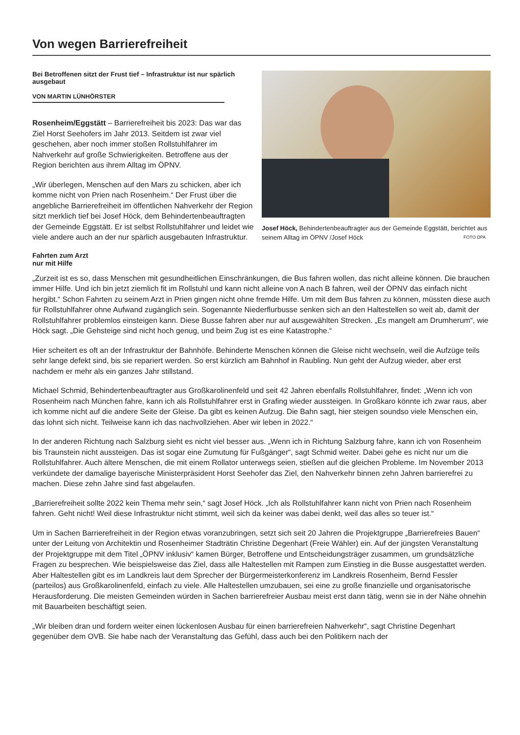Von wegen Barrierefreiheit
Bei Betroffenen sitzt der Frust tief – Infrastruktur ist nur spärlich ausgebaut
VON MARTIN LÜNHÖRSTER
Rosenheim/Eggstätt – Barrierefreiheit bis 2023: Das war das Ziel Horst Seehofers im Jahr 2013. Seitdem ist zwar viel geschehen, aber noch immer stoßen Rollstuhlfahrer im Nahverkehr auf große Schwierigkeiten. Betroffene aus der Region berichten aus ihrem Alltag im ÖPNV.
„Wir überlegen, Menschen auf den Mars zu schicken, aber ich komme nicht von Prien nach Rosenheim.“ Der Frust über die angebliche Barrierefreiheit im öffentlichen Nahverkehr der Region sitzt merklich tief bei Josef Höck, dem Behindertenbeauftragten der Gemeinde Eggstätt. Er ist selbst Rollstuhlfahrer und leidet wie viele andere auch an der nur spärlich ausgebauten Infrastruktur.
Fahrten zum Arzt
nur mit Hilfe
Josef Höck, Behindertenbeauftragter aus der Gemeinde Eggstätt, berichtet aus seinem Alltag im ÖPNV /Josef Höck FOTO DPA
„Zurzeit ist es so, dass Menschen mit gesundheitlichen Einschränkungen, die Bus fahren wollen, das nicht alleine können. Die brauchen immer Hilfe. Und ich bin jetzt ziemlich fit im Rollstuhl und kann nicht alleine von A nach B fahren, weil der ÖPNV das einfach nicht hergibt.“ Schon Fahrten zu seinem Arzt in Prien gingen nicht ohne fremde Hilfe. Um mit dem Bus fahren zu können, müssten diese auch für Rollstuhlfahrer ohne Aufwand zugänglich sein. Sogenannte Niederflurbusse senken sich an den Haltestellen so weit ab, damit der Rollstuhlfahrer problemlos einsteigen kann. Diese Busse fahren aber nur auf ausgewählten Strecken. „Es mangelt am Drumherum“, wie Höck sagt. „Die Gehsteige sind nicht hoch genug, und beim Zug ist es eine Katastrophe.“
Hier scheitert es oft an der Infrastruktur der Bahnhöfe. Behinderte Menschen können die Gleise nicht wechseln, weil die Aufzüge teils sehr lange defekt sind, bis sie repariert werden. So erst kürzlich am Bahnhof in Raubling. Nun geht der Aufzug wieder, aber erst nachdem er mehr als ein ganzes Jahr stillstand.
Michael Schmid, Behindertenbeauftragter aus Großkarolinenfeld und seit 42 Jahren ebenfalls Rollstuhlfahrer, findet: „Wenn ich von Rosenheim nach München fahre, kann ich als Rollstuhlfahrer erst in Grafing wieder aussteigen. In Großkaro könnte ich zwar raus, aber ich komme nicht auf die andere Seite der Gleise. Da gibt es keinen Aufzug. Die Bahn sagt, hier steigen soundso viele Menschen ein, das lohnt sich nicht. Teilweise kann ich das nachvollziehen. Aber wir leben in 2022.“
In der anderen Richtung nach Salzburg sieht es nicht viel besser aus. „Wenn ich in Richtung Salzburg fahre, kann ich von Rosenheim bis Traunstein nicht aussteigen. Das ist sogar eine Zumutung für Fußgänger“, sagt Schmid weiter. Dabei gehe es nicht nur um die Rollstuhlfahrer. Auch ältere Menschen, die mit einem Rollator unterwegs seien, stießen auf die gleichen Probleme. Im November 2013 verkündete der damalige bayerische Ministerpräsident Horst Seehofer das Ziel, den Nahverkehr binnen zehn Jahren barrierefrei zu machen. Diese zehn Jahre sind fast abgelaufen.
„Barrierefreiheit sollte 2022 kein Thema mehr sein,“ sagt Josef Höck. „Ich als Rollstuhlfahrer kann nicht von Prien nach Rosenheim fahren. Geht nicht! Weil diese Infrastruktur nicht stimmt, weil sich da keiner was dabei denkt, weil das alles so teuer ist.“
Um in Sachen Barrierefreiheit in der Region etwas voranzubringen, setzt sich seit 20 Jahren die Projektgruppe „Barrierefreies Bauen“ unter der Leitung von Architektin und Rosenheimer Stadträtin Christine Degenhart (Freie Wähler) ein. Auf der jüngsten Veranstaltung der Projektgruppe mit dem Titel „ÖPNV inklusiv“ kamen Bürger, Betroffene und Entscheidungsträger zusammen, um grundsätzliche Fragen zu besprechen. Wie beispielsweise das Ziel, dass alle Haltestellen mit Rampen zum Einstieg in die Busse ausgestattet werden. Aber Haltestellen gibt es im Landkreis laut dem Sprecher der Bürgermeisterkonferenz im Landkreis Rosenheim, Bernd Fessler (parteilos) aus Großkarolinenfeld, einfach zu viele. Alle Haltestellen umzubauen, sei eine zu große finanzielle und organisatorische Herausforderung. Die meisten Gemeinden würden in Sachen barrierefreier Ausbau meist erst dann tätig, wenn sie in der Nähe ohnehin mit Bauarbeiten beschäftigt seien.
„Wir bleiben dran und fordern weiter einen lückenlosen Ausbau für einen barrierefreien Nahverkehr“, sagt Christine Degenhart gegenüber dem OVB. Sie habe nach der Veranstaltung das Gefühl, dass auch bei den Politikern nach der